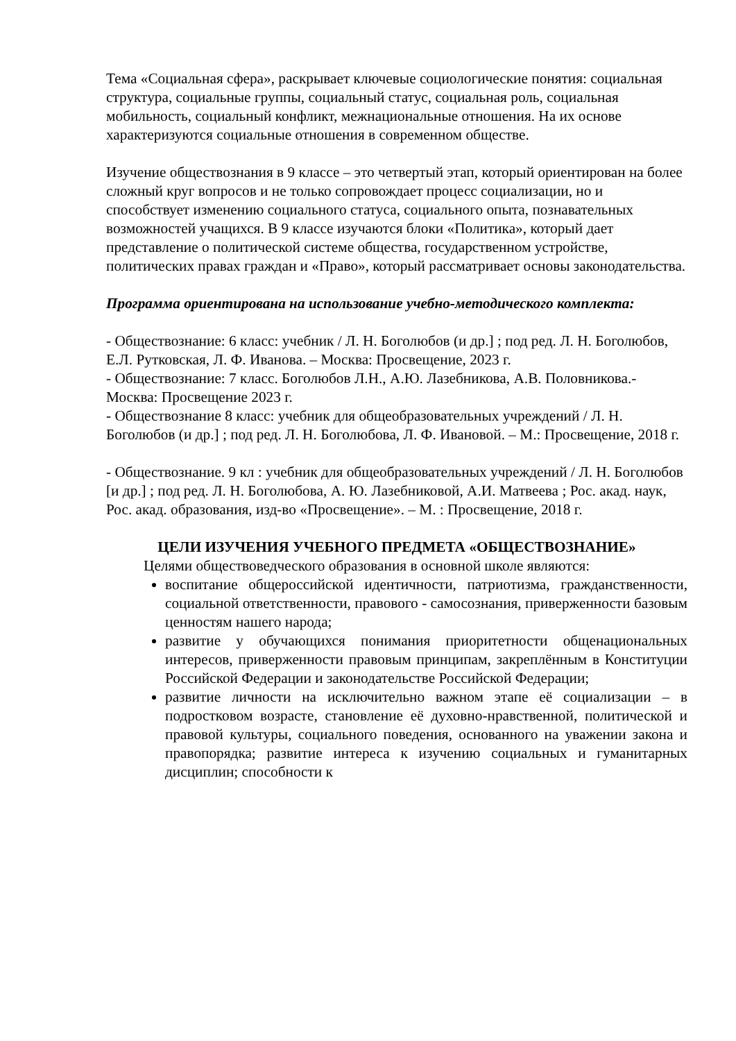Тема «Социальная сфера», раскрывает ключевые социологические понятия: социальная структура, социальные группы, социальный статус, социальная роль, социальная мобильность, социальный конфликт, межнациональные отношения. На их основе характеризуются социальные отношения в современном обществе.
Изучение обществознания в 9 классе – это четвертый этап, который ориентирован на более сложный круг вопросов и не только сопровождает процесс социализации, но и способствует изменению социального статуса, социального опыта, познавательных возможностей учащихся. В 9 классе изучаются блоки «Политика», который дает представление о политической системе общества, государственном устройстве, политических правах граждан и «Право», который рассматривает основы законодательства.
Программа ориентирована на использование учебно-методического комплекта:
- Обществознание: 6 класс: учебник / Л. Н. Боголюбов (и др.] ; под ред. Л. Н. Боголюбов, Е.Л. Рутковская, Л. Ф. Иванова. – Москва: Просвещение, 2023 г.
- Обществознание: 7 класс. Боголюбов Л.Н., А.Ю. Лазебникова, А.В. Половникова.- Москва: Просвещение 2023 г.
- Обществознание 8 класс: учебник для общеобразовательных учреждений / Л. Н. Боголюбов (и др.] ; под ред. Л. Н. Боголюбова, Л. Ф. Ивановой. – М.: Просвещение, 2018 г.
- Обществознание. 9 кл : учебник для общеобразовательных учреждений / Л. Н. Боголюбов [и др.] ; под ред. Л. Н. Боголюбова, А. Ю. Лазебниковой, А.И. Матвеева ; Рос. акад. наук, Рос. акад. образования, изд-во «Просвещение». – М. : Просвещение, 2018 г.
ЦЕЛИ ИЗУЧЕНИЯ УЧЕБНОГО ПРЕДМЕТА «ОБЩЕСТВОЗНАНИЕ»
Целями обществоведческого образования в основной школе являются:
воспитание общероссийской идентичности, патриотизма, гражданственности, социальной ответственности, правового - самосознания, приверженности базовым ценностям нашего народа;
развитие у обучающихся понимания приоритетности общенациональных интересов, приверженности правовым принципам, закреплённым в Конституции Российской Федерации и законодательстве Российской Федерации;
развитие личности на исключительно важном этапе её социализации – в подростковом возрасте, становление её духовно-нравственной, политической и правовой культуры, социального поведения, основанного на уважении закона и правопорядка; развитие интереса к изучению социальных и гуманитарных дисциплин; способности к